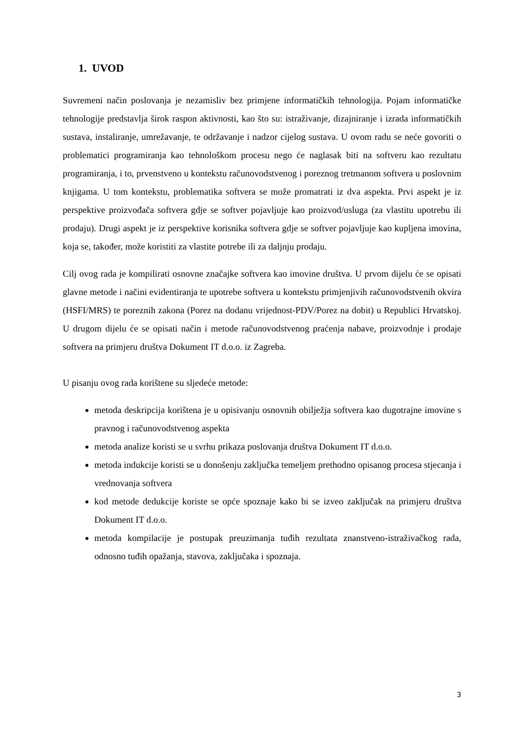1. UVOD
Suvremeni način poslovanja je nezamisliv bez primjene informatičkih tehnologija. Pojam informatičke tehnologije predstavlja širok raspon aktivnosti, kao što su: istraživanje, dizajniranje i izrada informatičkih sustava, instaliranje, umrežavanje, te održavanje i nadzor cijelog sustava. U ovom radu se neće govoriti o problematici programiranja kao tehnološkom procesu nego će naglasak biti na softveru kao rezultatu programiranja, i to, prvenstveno u kontekstu računovodstvenog i poreznog tretmanom softvera u poslovnim knjigama. U tom kontekstu, problematika softvera se može promatrati iz dva aspekta. Prvi aspekt je iz perspektive proizvođača softvera gdje se softver pojavljuje kao proizvod/usluga (za vlastitu upotrebu ili prodaju). Drugi aspekt je iz perspektive korisnika softvera gdje se softver pojavljuje kao kupljena imovina, koja se, također, može koristiti za vlastite potrebe ili za daljnju prodaju.
Cilj ovog rada je kompilirati osnovne značajke softvera kao imovine društva. U prvom dijelu će se opisati glavne metode i načini evidentiranja te upotrebe softvera u kontekstu primjenjivih računovodstvenih okvira (HSFI/MRS) te poreznih zakona (Porez na dodanu vrijednost-PDV/Porez na dobit) u Republici Hrvatskoj. U drugom dijelu će se opisati način i metode računovodstvenog praćenja nabave, proizvodnje i prodaje softvera na primjeru društva Dokument IT d.o.o. iz Zagreba.
U pisanju ovog rada korištene su sljedeće metode:
metoda deskripcija korištena je u opisivanju osnovnih obilježja softvera kao dugotrajne imovine s pravnog i računovodstvenog aspekta
metoda analize koristi se u svrhu prikaza poslovanja društva Dokument IT d.o.o.
metoda indukcije koristi se u donošenju zaključka temeljem prethodno opisanog procesa stjecanja i vrednovanja softvera
kod metode dedukcije koriste se opće spoznaje kako bi se izveo zaključak na primjeru društva Dokument IT d.o.o.
metoda kompilacije je postupak preuzimanja tuđih rezultata znanstveno-istraživačkog rada, odnosno tuđih opažanja, stavova, zaključaka i spoznaja.
3